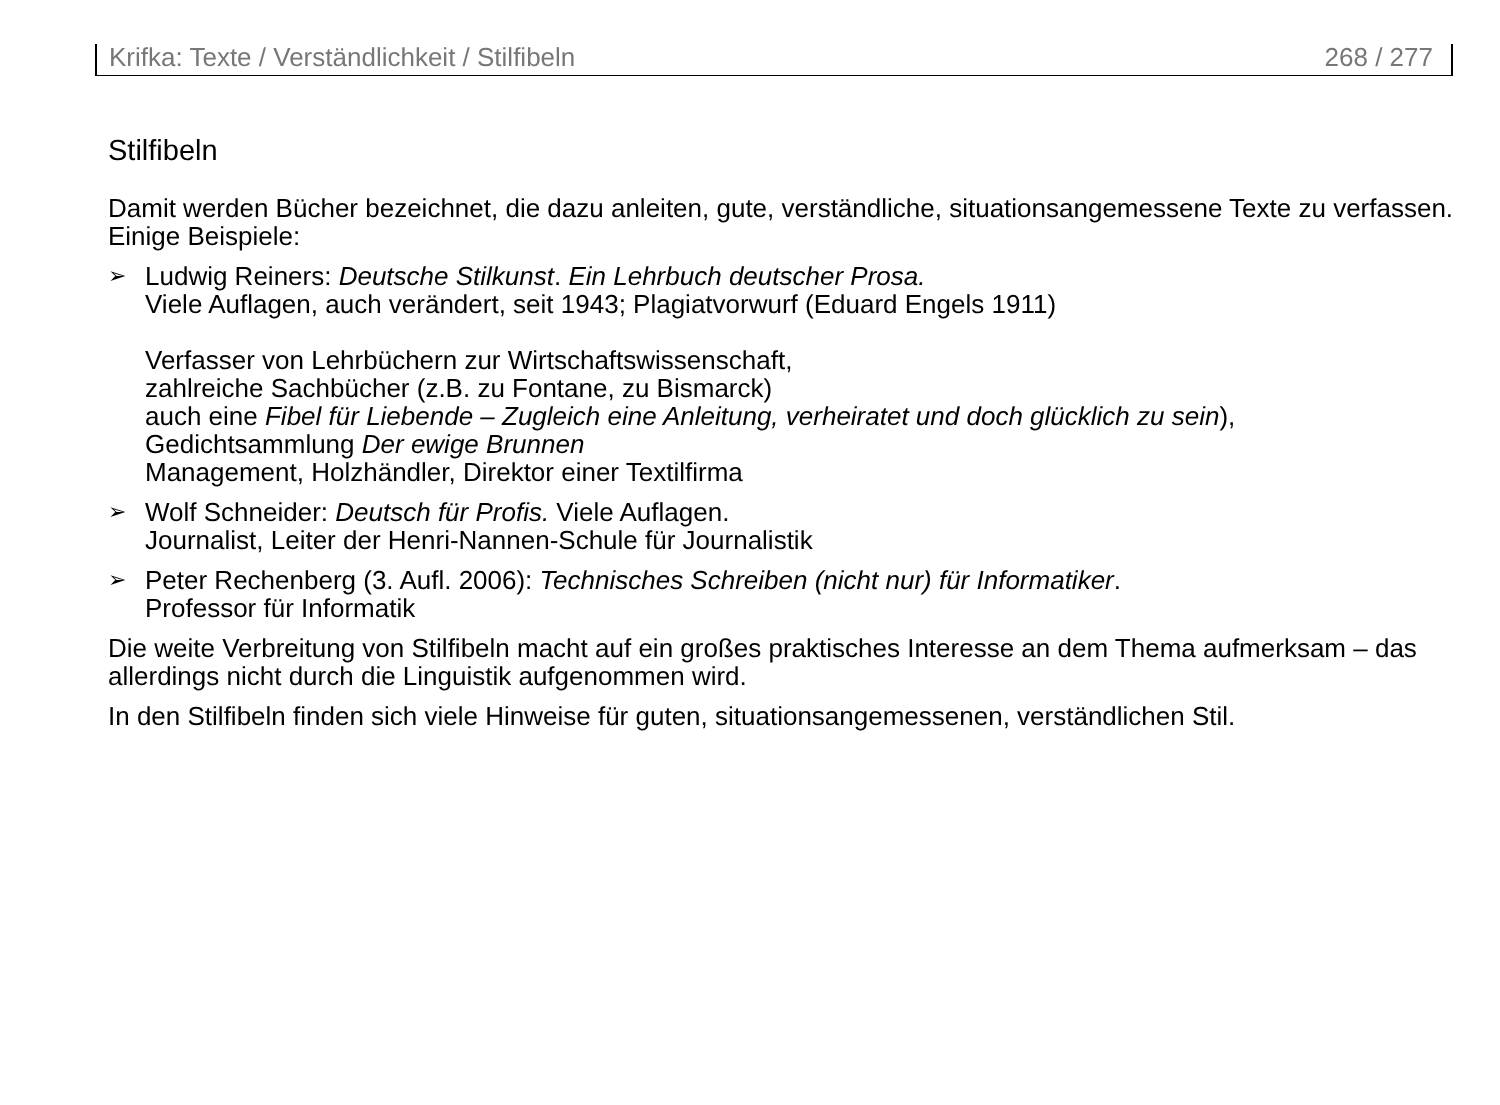Krifka: Texte / Verständlichkeit / Stilfibeln 268 / 277
Stilfibeln
Damit werden Bücher bezeichnet, die dazu anleiten, gute, verständliche, situationsangemessene Texte zu verfassen. Einige Beispiele:
➢ Ludwig Reiners: Deutsche Stilkunst. Ein Lehrbuch deutscher Prosa.
Viele Auflagen, auch verändert, seit 1943; Plagiatvorwurf (Eduard Engels 1911)
Verfasser von Lehrbüchern zur Wirtschaftswissenschaft,
zahlreiche Sachbücher (z.B. zu Fontane, zu Bismarck)
auch eine Fibel für Liebende – Zugleich eine Anleitung, verheiratet und doch glücklich zu sein),
Gedichtsammlung Der ewige Brunnen
Management, Holzhändler, Direktor einer Textilfirma
➢ Wolf Schneider: Deutsch für Profis. Viele Auflagen.
Journalist, Leiter der Henri-Nannen-Schule für Journalistik
➢ Peter Rechenberg (3. Aufl. 2006): Technisches Schreiben (nicht nur) für Informatiker.
Professor für Informatik
Die weite Verbreitung von Stilfibeln macht auf ein großes praktisches Interesse an dem Thema aufmerksam – das allerdings nicht durch die Linguistik aufgenommen wird.
In den Stilfibeln finden sich viele Hinweise für guten, situationsangemessenen, verständlichen Stil.